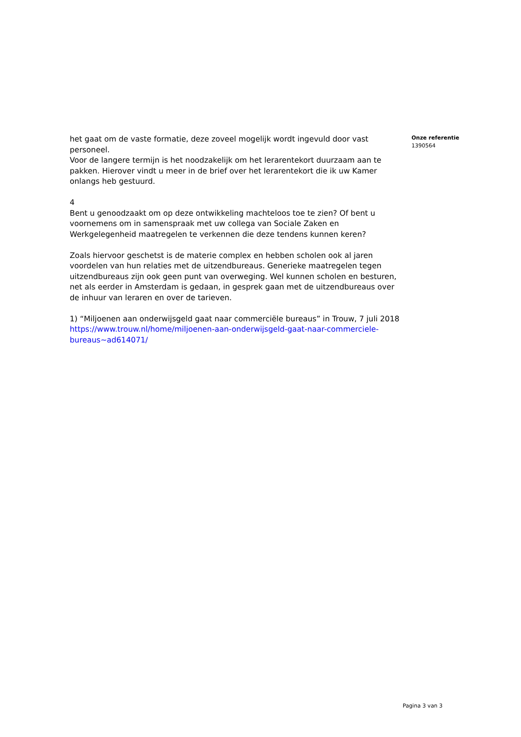het gaat om de vaste formatie, deze zoveel mogelijk wordt ingevuld door vast personeel.
Voor de langere termijn is het noodzakelijk om het lerarentekort duurzaam aan te pakken. Hierover vindt u meer in de brief over het lerarentekort die ik uw Kamer onlangs heb gestuurd.
4
Bent u genoodzaakt om op deze ontwikkeling machteloos toe te zien? Of bent u voornemens om in samenspraak met uw collega van Sociale Zaken en Werkgelegenheid maatregelen te verkennen die deze tendens kunnen keren?
Zoals hiervoor geschetst is de materie complex en hebben scholen ook al jaren voordelen van hun relaties met de uitzendbureaus. Generieke maatregelen tegen uitzendbureaus zijn ook geen punt van overweging. Wel kunnen scholen en besturen, net als eerder in Amsterdam is gedaan, in gesprek gaan met de uitzendbureaus over de inhuur van leraren en over de tarieven.
1) “Miljoenen aan onderwijsgeld gaat naar commerciële bureaus” in Trouw, 7 juli 2018 https://www.trouw.nl/home/miljoenen-aan-onderwijsgeld-gaat-naar-commerciele-bureaus~ad614071/
Onze referentie
1390564
Pagina 3 van 3